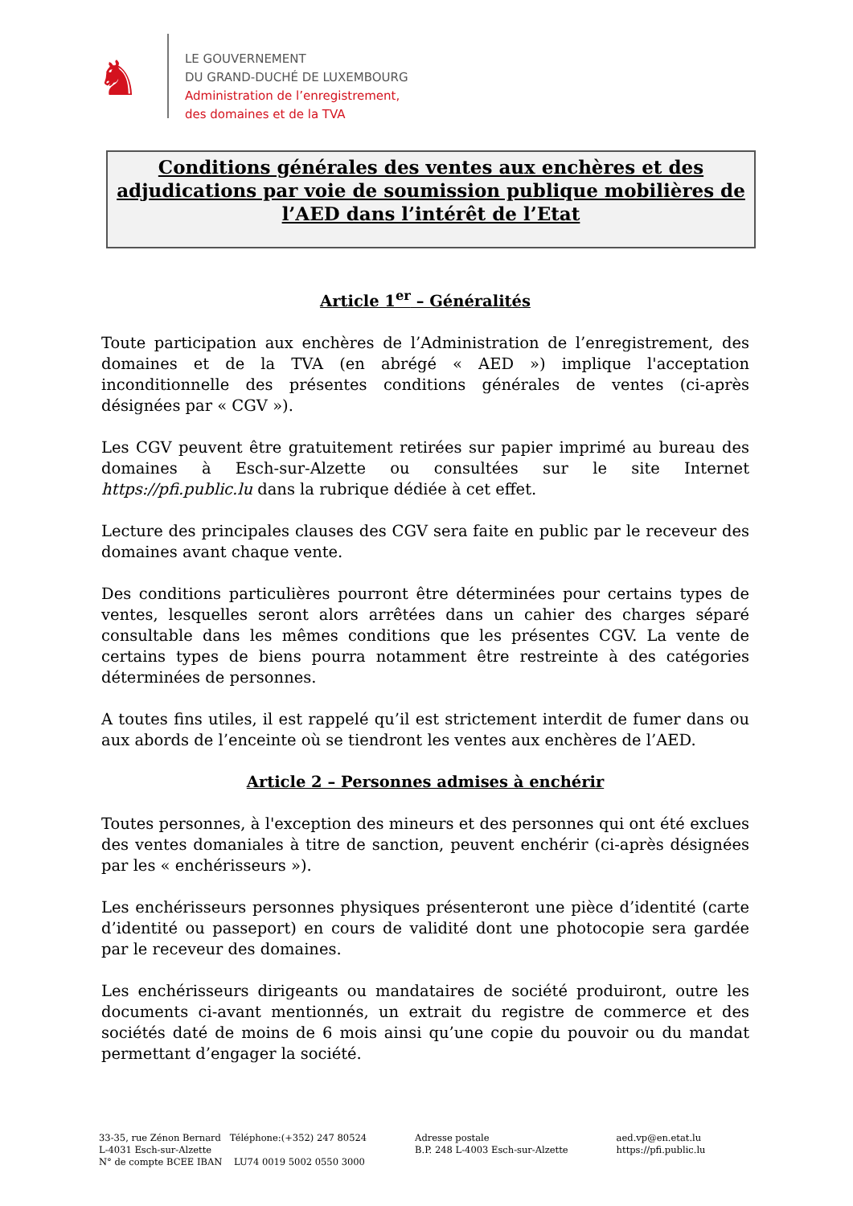♞
LE GOUVERNEMENT
DU GRAND-DUCHÉ DE LUXEMBOURG
Administration de l’enregistrement,
des domaines et de la TVA
Conditions générales des ventes aux enchères et des adjudications par voie de soumission publique mobilières de l’AED dans l’intérêt de l’Etat
Article 1<sup>er</sup> – Généralités
Toute participation aux enchères de l’Administration de l’enregistrement, des domaines et de la TVA (en abrégé « AED ») implique l'acceptation inconditionnelle des présentes conditions générales de ventes (ci-après désignées par « CGV »).
Les CGV peuvent être gratuitement retirées sur papier imprimé au bureau des domaines à Esch-sur-Alzette ou consultées sur le site Internet https://pfi.public.lu dans la rubrique dédiée à cet effet.
Lecture des principales clauses des CGV sera faite en public par le receveur des domaines avant chaque vente.
Des conditions particulières pourront être déterminées pour certains types de ventes, lesquelles seront alors arrêtées dans un cahier des charges séparé consultable dans les mêmes conditions que les présentes CGV. La vente de certains types de biens pourra notamment être restreinte à des catégories déterminées de personnes.
A toutes fins utiles, il est rappelé qu’il est strictement interdit de fumer dans ou aux abords de l’enceinte où se tiendront les ventes aux enchères de l’AED.
Article 2 – Personnes admises à enchérir
Toutes personnes, à l'exception des mineurs et des personnes qui ont été exclues des ventes domaniales à titre de sanction, peuvent enchérir (ci-après désignées par les « enchérisseurs »).
Les enchérisseurs personnes physiques présenteront une pièce d’identité (carte d’identité ou passeport) en cours de validité dont une photocopie sera gardée par le receveur des domaines.
Les enchérisseurs dirigeants ou mandataires de société produiront, outre les documents ci-avant mentionnés, un extrait du registre de commerce et des sociétés daté de moins de 6 mois ainsi qu’une copie du pouvoir ou du mandat permettant d’engager la société.
33-35, rue Zénon Bernard Téléphone:(+352) 247 80524
L-4031 Esch-sur-Alzette
N° de compte BCEE IBAN LU74 0019 5002 0550 3000
Adresse postale
B.P. 248 L-4003 Esch-sur-Alzette
aed.vp@en.etat.lu
https://pfi.public.lu